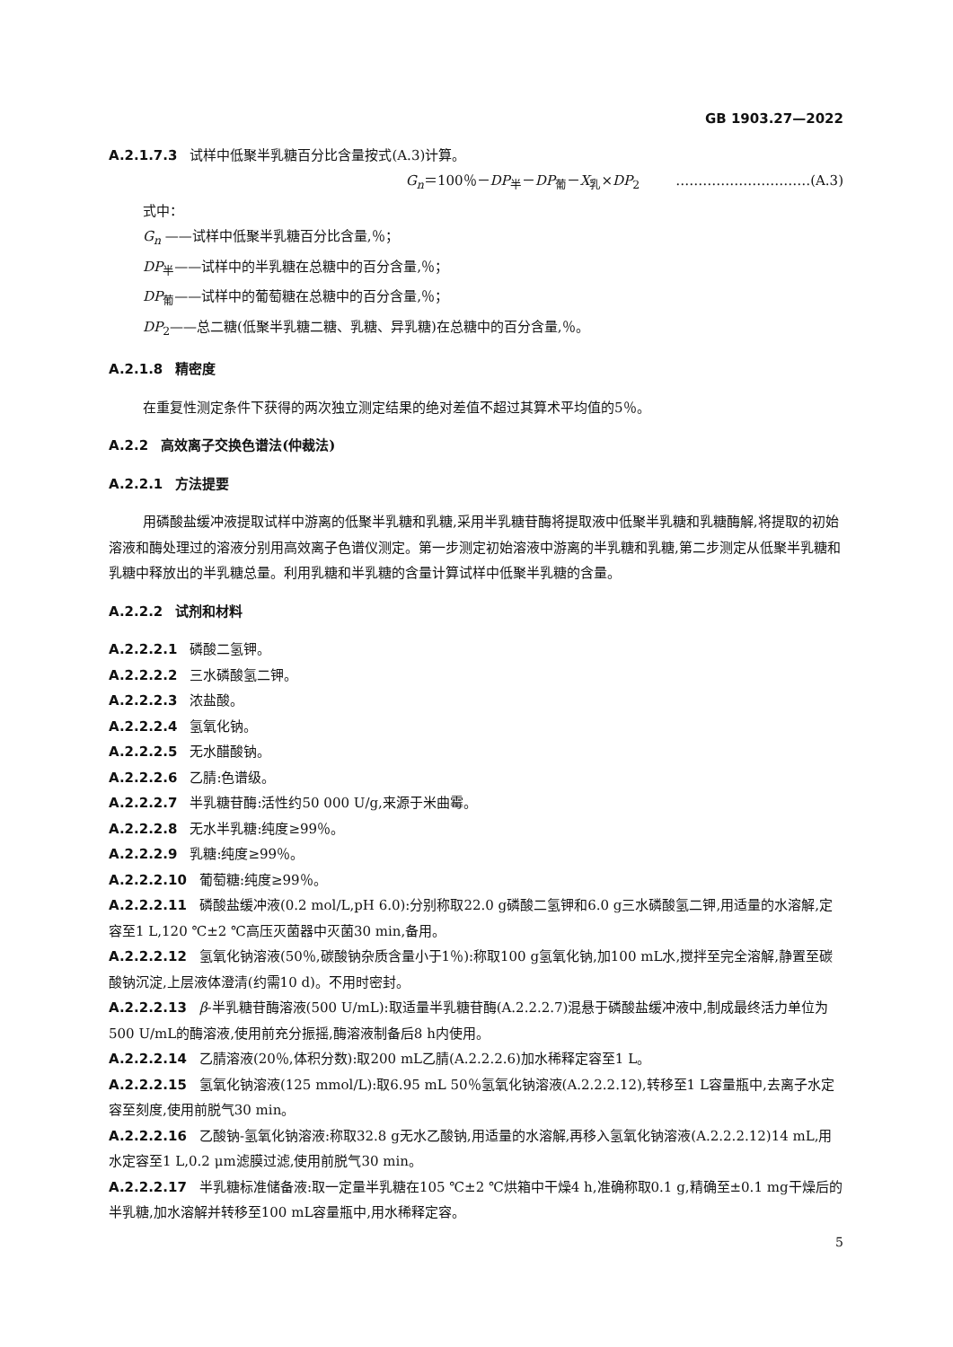GB 1903.27—2022
A.2.1.7.3 试样中低聚半乳糖百分比含量按式(A.3)计算。
G<sub>n</sub>＝100％－DP<sub>半</sub>－DP<sub>葡</sub>－X<sub>乳</sub>×DP<sub>2</sub> …………………………(A.3)
式中：
G<sub>n</sub> ——试样中低聚半乳糖百分比含量,％；
DP<sub>半</sub>——试样中的半乳糖在总糖中的百分含量,％；
DP<sub>葡</sub>——试样中的葡萄糖在总糖中的百分含量,％；
DP<sub>2</sub>——总二糖(低聚半乳糖二糖、乳糖、异乳糖)在总糖中的百分含量,％。
A.2.1.8 精密度
在重复性测定条件下获得的两次独立测定结果的绝对差值不超过其算术平均值的5％。
A.2.2 高效离子交换色谱法(仲裁法)
A.2.2.1 方法提要
用磷酸盐缓冲液提取试样中游离的低聚半乳糖和乳糖,采用半乳糖苷酶将提取液中低聚半乳糖和乳糖酶解,将提取的初始溶液和酶处理过的溶液分别用高效离子色谱仪测定。第一步测定初始溶液中游离的半乳糖和乳糖,第二步测定从低聚半乳糖和乳糖中释放出的半乳糖总量。利用乳糖和半乳糖的含量计算试样中低聚半乳糖的含量。
A.2.2.2 试剂和材料
A.2.2.2.1 磷酸二氢钾。
A.2.2.2.2 三水磷酸氢二钾。
A.2.2.2.3 浓盐酸。
A.2.2.2.4 氢氧化钠。
A.2.2.2.5 无水醋酸钠。
A.2.2.2.6 乙腈:色谱级。
A.2.2.2.7 半乳糖苷酶:活性约50 000 U/g,来源于米曲霉。
A.2.2.2.8 无水半乳糖:纯度≥99％。
A.2.2.2.9 乳糖:纯度≥99％。
A.2.2.2.10 葡萄糖:纯度≥99％。
A.2.2.2.11 磷酸盐缓冲液(0.2 mol/L,pH 6.0):分别称取22.0 g磷酸二氢钾和6.0 g三水磷酸氢二钾,用适量的水溶解,定容至1 L,120 ℃±2 ℃高压灭菌器中灭菌30 min,备用。
A.2.2.2.12 氢氧化钠溶液(50％,碳酸钠杂质含量小于1％):称取100 g氢氧化钠,加100 mL水,搅拌至完全溶解,静置至碳酸钠沉淀,上层液体澄清(约需10 d)。不用时密封。
A.2.2.2.13 β-半乳糖苷酶溶液(500 U/mL):取适量半乳糖苷酶(A.2.2.2.7)混悬于磷酸盐缓冲液中,制成最终活力单位为500 U/mL的酶溶液,使用前充分振摇,酶溶液制备后8 h内使用。
A.2.2.2.14 乙腈溶液(20％,体积分数):取200 mL乙腈(A.2.2.2.6)加水稀释定容至1 L。
A.2.2.2.15 氢氧化钠溶液(125 mmol/L):取6.95 mL 50％氢氧化钠溶液(A.2.2.2.12),转移至1 L容量瓶中,去离子水定容至刻度,使用前脱气30 min。
A.2.2.2.16 乙酸钠-氢氧化钠溶液:称取32.8 g无水乙酸钠,用适量的水溶解,再移入氢氧化钠溶液(A.2.2.2.12)14 mL,用水定容至1 L,0.2 μm滤膜过滤,使用前脱气30 min。
A.2.2.2.17 半乳糖标准储备液:取一定量半乳糖在105 ℃±2 ℃烘箱中干燥4 h,准确称取0.1 g,精确至±0.1 mg干燥后的半乳糖,加水溶解并转移至100 mL容量瓶中,用水稀释定容。
5